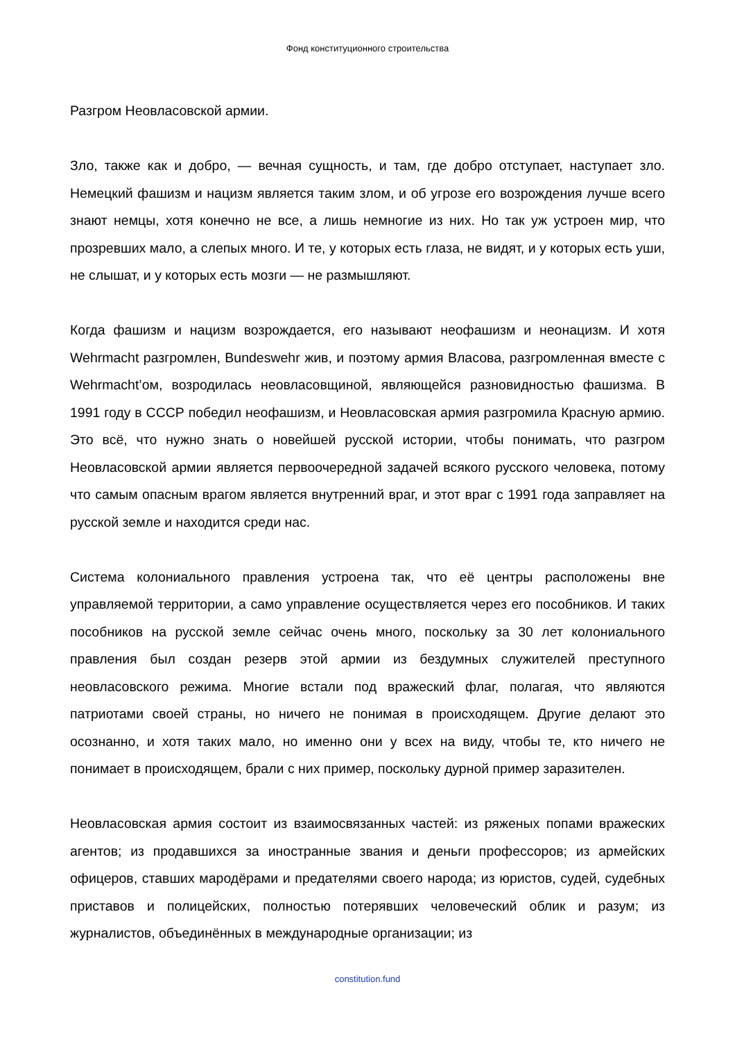Фонд конституционного строительства
Разгром Неовласовской армии.
Зло, также как и добро, — вечная сущность, и там, где добро отступает, наступает зло. Немецкий фашизм и нацизм является таким злом, и об угрозе его возрождения лучше всего знают немцы, хотя конечно не все, а лишь немногие из них. Но так уж устроен мир, что прозревших мало, а слепых много. И те, у которых есть глаза, не видят, и у которых есть уши, не слышат, и у которых есть мозги — не размышляют.
Когда фашизм и нацизм возрождается, его называют неофашизм и неонацизм. И хотя Wehrmacht разгромлен, Bundeswehr жив, и поэтому армия Власова, разгромленная вместе с Wehrmacht’ом, возродилась неовласовщиной, являющейся разновидностью фашизма. В 1991 году в СССР победил неофашизм, и Неовласовская армия разгромила Красную армию. Это всё, что нужно знать о новейшей русской истории, чтобы понимать, что разгром Неовласовской армии является первоочередной задачей всякого русского человека, потому что самым опасным врагом является внутренний враг, и этот враг с 1991 года заправляет на русской земле и находится среди нас.
Система колониального правления устроена так, что её центры расположены вне управляемой территории, а само управление осуществляется через его пособников. И таких пособников на русской земле сейчас очень много, поскольку за 30 лет колониального правления был создан резерв этой армии из бездумных служителей преступного неовласовского режима. Многие встали под вражеский флаг, полагая, что являются патриотами своей страны, но ничего не понимая в происходящем. Другие делают это осознанно, и хотя таких мало, но именно они у всех на виду, чтобы те, кто ничего не понимает в происходящем, брали с них пример, поскольку дурной пример заразителен.
Неовласовская армия состоит из взаимосвязанных частей: из ряженых попами вражеских агентов; из продавшихся за иностранные звания и деньги профессоров; из армейских офицеров, ставших мародёрами и предателями своего народа; из юристов, судей, судебных приставов и полицейских, полностью потерявших человеческий облик и разум; из журналистов, объединённых в международные организации; из
constitution.fund